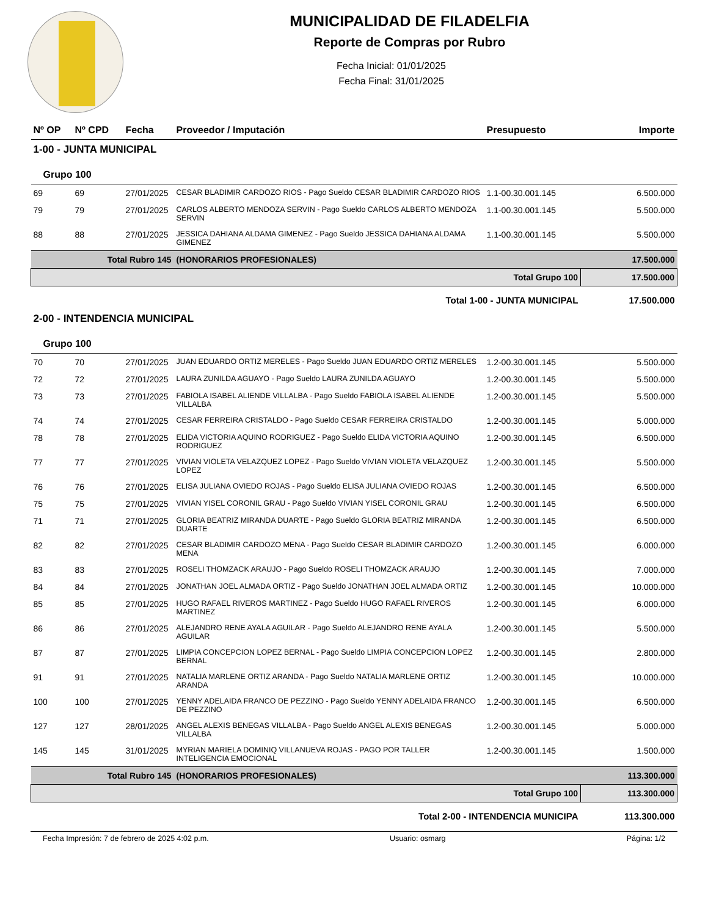MUNICIPALIDAD DE FILADELFIA
Reporte de Compras por Rubro
Fecha Inicial: 01/01/2025
Fecha Final: 31/01/2025
| Nº OP | Nº CPD | Fecha | Proveedor / Imputación | Presupuesto | Importe |
| --- | --- | --- | --- | --- | --- |
| 1-00 - JUNTA MUNICIPAL | | | | | |
| Grupo 100 | | | | | |
| 69 | 69 | 27/01/2025 | CESAR BLADIMIR CARDOZO RIOS - Pago Sueldo CESAR BLADIMIR CARDOZO RIOS | 1.1-00.30.001.145 | 6.500.000 |
| 79 | 79 | 27/01/2025 | CARLOS ALBERTO MENDOZA SERVIN - Pago Sueldo CARLOS ALBERTO MENDOZA SERVIN | 1.1-00.30.001.145 | 5.500.000 |
| 88 | 88 | 27/01/2025 | JESSICA DAHIANA ALDAMA GIMENEZ - Pago Sueldo JESSICA DAHIANA ALDAMA GIMENEZ | 1.1-00.30.001.145 | 5.500.000 |
| Total Rubro 145 | | | (HONORARIOS PROFESIONALES) | | 17.500.000 |
| Total Grupo 100 | | | | | 17.500.000 |
| Total 1-00 - JUNTA MUNICIPAL | | | | | 17.500.000 |
| 2-00 - INTENDENCIA MUNICIPAL | | | | | |
| Grupo 100 | | | | | |
| 70 | 70 | 27/01/2025 | JUAN EDUARDO ORTIZ MERELES - Pago Sueldo JUAN EDUARDO ORTIZ MERELES | 1.2-00.30.001.145 | 5.500.000 |
| 72 | 72 | 27/01/2025 | LAURA ZUNILDA AGUAYO - Pago Sueldo LAURA ZUNILDA AGUAYO | 1.2-00.30.001.145 | 5.500.000 |
| 73 | 73 | 27/01/2025 | FABIOLA ISABEL ALIENDE VILLALBA - Pago Sueldo FABIOLA ISABEL ALIENDE VILLALBA | 1.2-00.30.001.145 | 5.500.000 |
| 74 | 74 | 27/01/2025 | CESAR FERREIRA CRISTALDO - Pago Sueldo CESAR FERREIRA CRISTALDO | 1.2-00.30.001.145 | 5.000.000 |
| 78 | 78 | 27/01/2025 | ELIDA VICTORIA AQUINO RODRIGUEZ - Pago Sueldo ELIDA VICTORIA AQUINO RODRIGUEZ | 1.2-00.30.001.145 | 6.500.000 |
| 77 | 77 | 27/01/2025 | VIVIAN VIOLETA VELAZQUEZ LOPEZ - Pago Sueldo VIVIAN VIOLETA VELAZQUEZ LOPEZ | 1.2-00.30.001.145 | 5.500.000 |
| 76 | 76 | 27/01/2025 | ELISA JULIANA OVIEDO ROJAS - Pago Sueldo ELISA JULIANA OVIEDO ROJAS | 1.2-00.30.001.145 | 6.500.000 |
| 75 | 75 | 27/01/2025 | VIVIAN YISEL CORONIL GRAU - Pago Sueldo VIVIAN YISEL CORONIL GRAU | 1.2-00.30.001.145 | 6.500.000 |
| 71 | 71 | 27/01/2025 | GLORIA BEATRIZ MIRANDA DUARTE - Pago Sueldo GLORIA BEATRIZ MIRANDA DUARTE | 1.2-00.30.001.145 | 6.500.000 |
| 82 | 82 | 27/01/2025 | CESAR BLADIMIR CARDOZO MENA - Pago Sueldo CESAR BLADIMIR CARDOZO MENA | 1.2-00.30.001.145 | 6.000.000 |
| 83 | 83 | 27/01/2025 | ROSELI THOMZACK ARAUJO - Pago Sueldo ROSELI THOMZACK ARAUJO | 1.2-00.30.001.145 | 7.000.000 |
| 84 | 84 | 27/01/2025 | JONATHAN JOEL ALMADA ORTIZ - Pago Sueldo JONATHAN JOEL ALMADA ORTIZ | 1.2-00.30.001.145 | 10.000.000 |
| 85 | 85 | 27/01/2025 | HUGO RAFAEL RIVEROS MARTINEZ - Pago Sueldo HUGO RAFAEL RIVEROS MARTINEZ | 1.2-00.30.001.145 | 6.000.000 |
| 86 | 86 | 27/01/2025 | ALEJANDRO RENE AYALA AGUILAR - Pago Sueldo ALEJANDRO RENE AYALA AGUILAR | 1.2-00.30.001.145 | 5.500.000 |
| 87 | 87 | 27/01/2025 | LIMPIA CONCEPCION LOPEZ BERNAL - Pago Sueldo LIMPIA CONCEPCION LOPEZ BERNAL | 1.2-00.30.001.145 | 2.800.000 |
| 91 | 91 | 27/01/2025 | NATALIA MARLENE ORTIZ ARANDA - Pago Sueldo NATALIA MARLENE ORTIZ ARANDA | 1.2-00.30.001.145 | 10.000.000 |
| 100 | 100 | 27/01/2025 | YENNY ADELAIDA FRANCO DE PEZZINO - Pago Sueldo YENNY ADELAIDA FRANCO DE PEZZINO | 1.2-00.30.001.145 | 6.500.000 |
| 127 | 127 | 28/01/2025 | ANGEL ALEXIS BENEGAS VILLALBA - Pago Sueldo ANGEL ALEXIS BENEGAS VILLALBA | 1.2-00.30.001.145 | 5.000.000 |
| 145 | 145 | 31/01/2025 | MYRIAN MARIELA DOMINIQ VILLANUEVA ROJAS - PAGO POR TALLER INTELIGENCIA EMOCIONAL | 1.2-00.30.001.145 | 1.500.000 |
| Total Rubro 145 | | | (HONORARIOS PROFESIONALES) | | 113.300.000 |
| Total Grupo 100 | | | | | 113.300.000 |
| Total 2-00 - INTENDENCIA MUNICIPA | | | | | 113.300.000 |
Fecha Impresión: 7 de febrero de 2025 4:02 p.m. Usuario: osmarg Página: 1/2